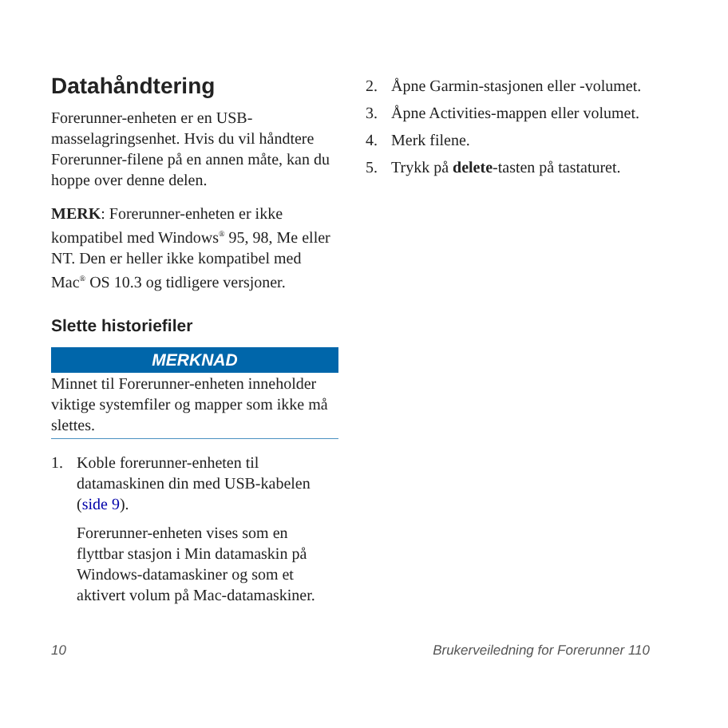Datahåndtering
Forerunner-enheten er en USB-masselagringsenhet. Hvis du vil håndtere Forerunner-filene på en annen måte, kan du hoppe over denne delen.
MERK: Forerunner-enheten er ikke kompatibel med Windows<sup>®</sup> 95, 98, Me eller NT. Den er heller ikke kompatibel med Mac<sup>®</sup> OS 10.3 og tidligere versjoner.
Slette historiefiler
MERKNAD
Minnet til Forerunner-enheten inneholder viktige systemfiler og mapper som ikke må slettes.
1. Koble forerunner-enheten til datamaskinen din med USB-kabelen (side 9).
Forerunner-enheten vises som en flyttbar stasjon i Min datamaskin på Windows-datamaskiner og som et aktivert volum på Mac-datamaskiner.
2. Åpne Garmin-stasjonen eller -volumet.
3. Åpne Activities-mappen eller volumet.
4. Merk filene.
5. Trykk på delete-tasten på tastaturet.
10 Brukerveiledning for Forerunner 110